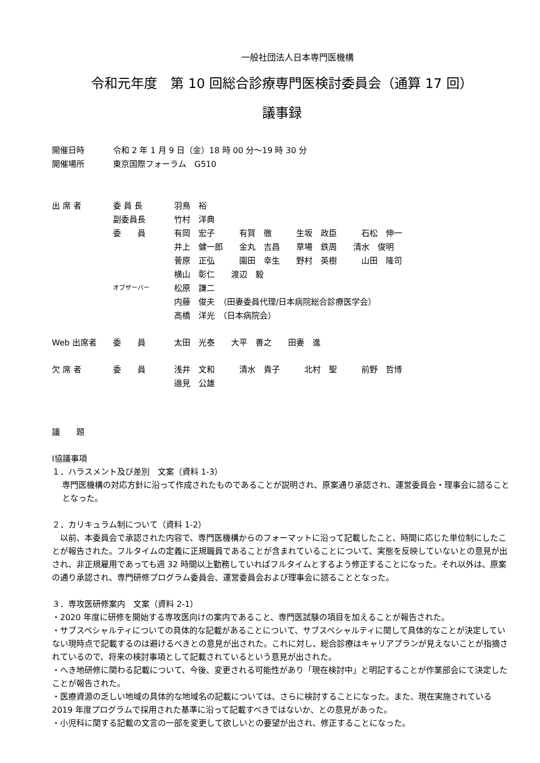一般社団法人日本専門医機構
令和元年度　第 10 回総合診療専門医検討委員会（通算 17 回）
議事録
| 開催日時 | 令和 2 年 1 月 9 日（金）18 時 00 分～19 時 30 分 |
| 開催場所 | 東京国際フォーラム G510 |
| 出 席 者 | 委 員 長 | 羽鳥 裕 |
| | 副委員長 | 竹村 洋典 |
| | 委 員 | 有岡 宏子 有賀 徹 生坂 政臣 石松 伸一 井上 健一郎 金丸 吉昌 草場 鉄周 清水 俊明 菅原 正弘 園田 幸生 野村 英樹 山田 隆司 横山 彰仁 渡辺 毅 |
| | オブザーバー | 松原 謙二 内藤 俊夫 （田妻委員代理/日本病院総合診療医学会） 高橋 洋光 （日本病院会） |
| Web 出席者 | 委 員 | 太田 光泰 大平 善之 田妻 進 |
| 欠 席 者 | 委 員 | 浅井 文和 清水 貴子 北村 聖 前野 哲博 邉見 公雄 |
議　　題
Ⅰ協議事項
１．ハラスメント及び差別　文案（資料 1-3）
専門医機構の対応方針に沿って作成されたものであることが説明され、原案通り承認され、運営委員会・理事会に諮ることとなった。
２．カリキュラム制について（資料 1-2）
　以前、本委員会で承認された内容で、専門医機構からのフォーマットに沿って記載したこと、時間に応じた単位制にしたことが報告された。フルタイムの定義に正規職員であることが含まれていることについて、実態を反映していないとの意見が出され、非正規雇用であっても週 32 時間以上勤務していればフルタイムとするよう修正することになった。それ以外は、原案の通り承認され、専門研修プログラム委員会、運営委員会および理事会に諮ることとなった。
３．専攻医研修案内　文案（資料 2-1）
・2020 年度に研修を開始する専攻医向けの案内であること、専門医試験の項目を加えることが報告された。
・サブスペシャルティについての具体的な記載があることについて、サブスペシャルティに関して具体的なことが決定していない現時点で記載するのは避けるべきとの意見が出された。これに対し、総合診療はキャリアプランが見えないことが指摘されているので、将来の検討事項として記載されているという意見が出された。
・へき地研修に関わる記載について、今後、変更される可能性があり「現在検討中」と明記することが作業部会にて決定したことが報告された。
・医療資源の乏しい地域の具体的な地域名の記載については、さらに検討することになった。また、現在実施されている 2019 年度プログラムで採用された基準に沿って記載すべきではないか、との意見があった。
・小児科に関する記載の文言の一部を変更して欲しいとの要望が出され、修正することになった。